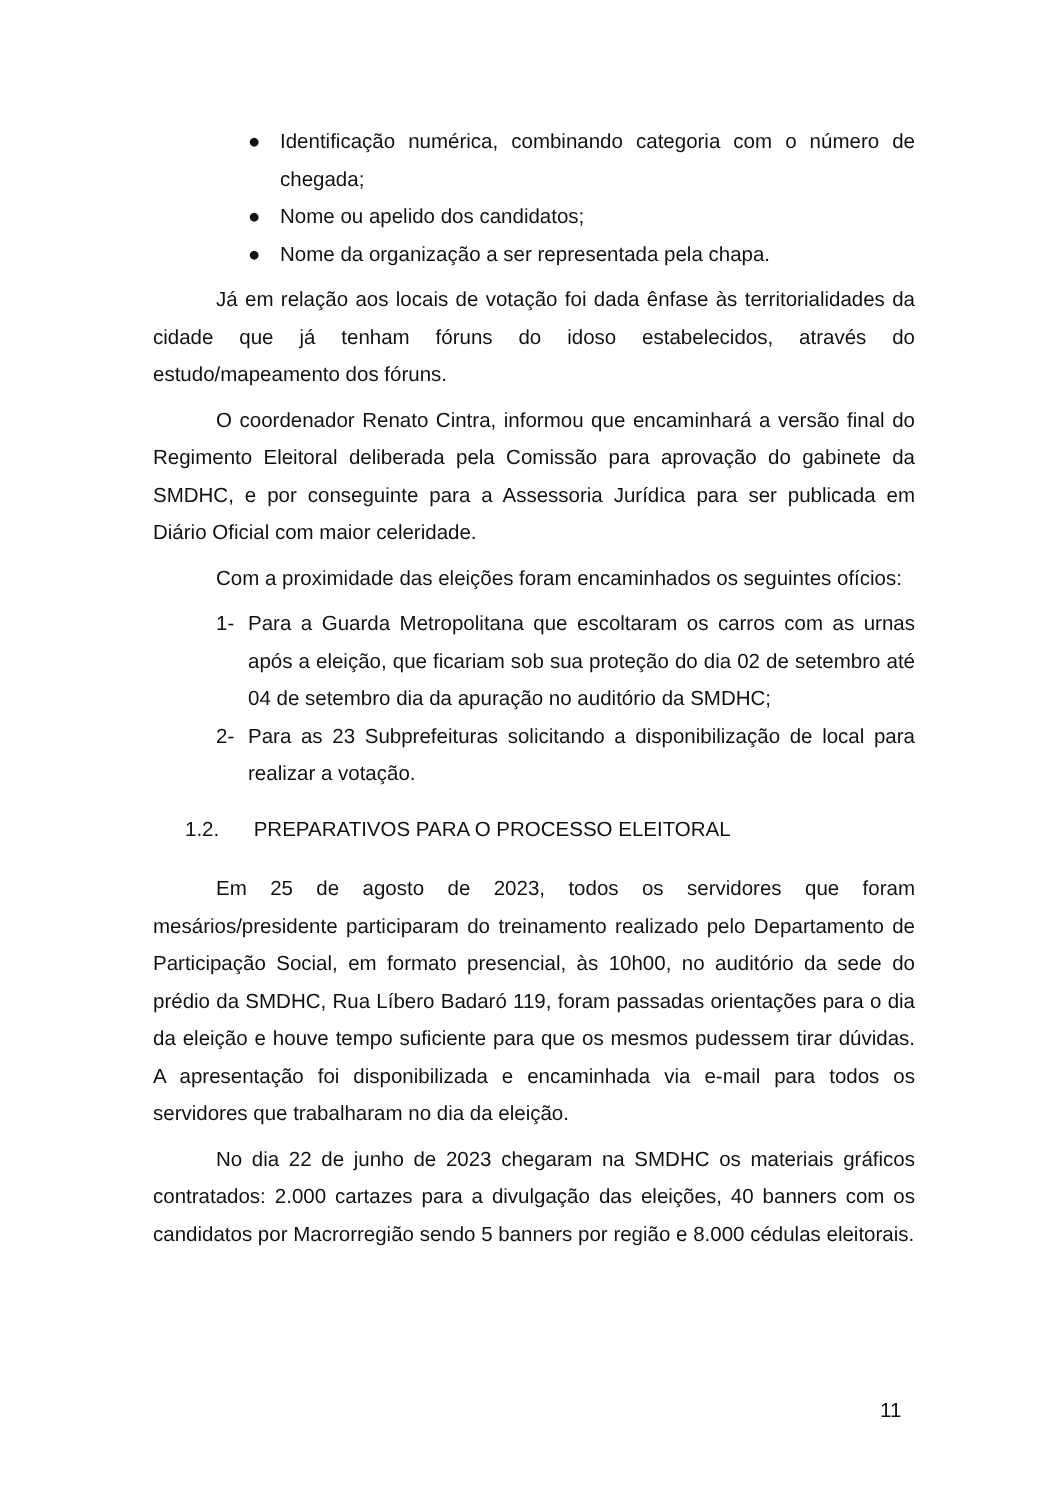● Identificação numérica, combinando categoria com o número de chegada;
● Nome ou apelido dos candidatos;
● Nome da organização a ser representada pela chapa.
Já em relação aos locais de votação foi dada ênfase às territorialidades da cidade que já tenham fóruns do idoso estabelecidos, através do estudo/mapeamento dos fóruns.
O coordenador Renato Cintra, informou que encaminhará a versão final do Regimento Eleitoral deliberada pela Comissão para aprovação do gabinete da SMDHC, e por conseguinte para a Assessoria Jurídica para ser publicada em Diário Oficial com maior celeridade.
Com a proximidade das eleições foram encaminhados os seguintes ofícios:
1- Para a Guarda Metropolitana que escoltaram os carros com as urnas após a eleição, que ficariam sob sua proteção do dia 02 de setembro até 04 de setembro dia da apuração no auditório da SMDHC;
2- Para as 23 Subprefeituras solicitando a disponibilização de local para realizar a votação.
1.2. PREPARATIVOS PARA O PROCESSO ELEITORAL
Em 25 de agosto de 2023, todos os servidores que foram mesários/presidente participaram do treinamento realizado pelo Departamento de Participação Social, em formato presencial, às 10h00, no auditório da sede do prédio da SMDHC, Rua Líbero Badaró 119, foram passadas orientações para o dia da eleição e houve tempo suficiente para que os mesmos pudessem tirar dúvidas. A apresentação foi disponibilizada e encaminhada via e-mail para todos os servidores que trabalharam no dia da eleição.
No dia 22 de junho de 2023 chegaram na SMDHC os materiais gráficos contratados: 2.000 cartazes para a divulgação das eleições, 40 banners com os candidatos por Macrorregião sendo 5 banners por região e 8.000 cédulas eleitorais.
11